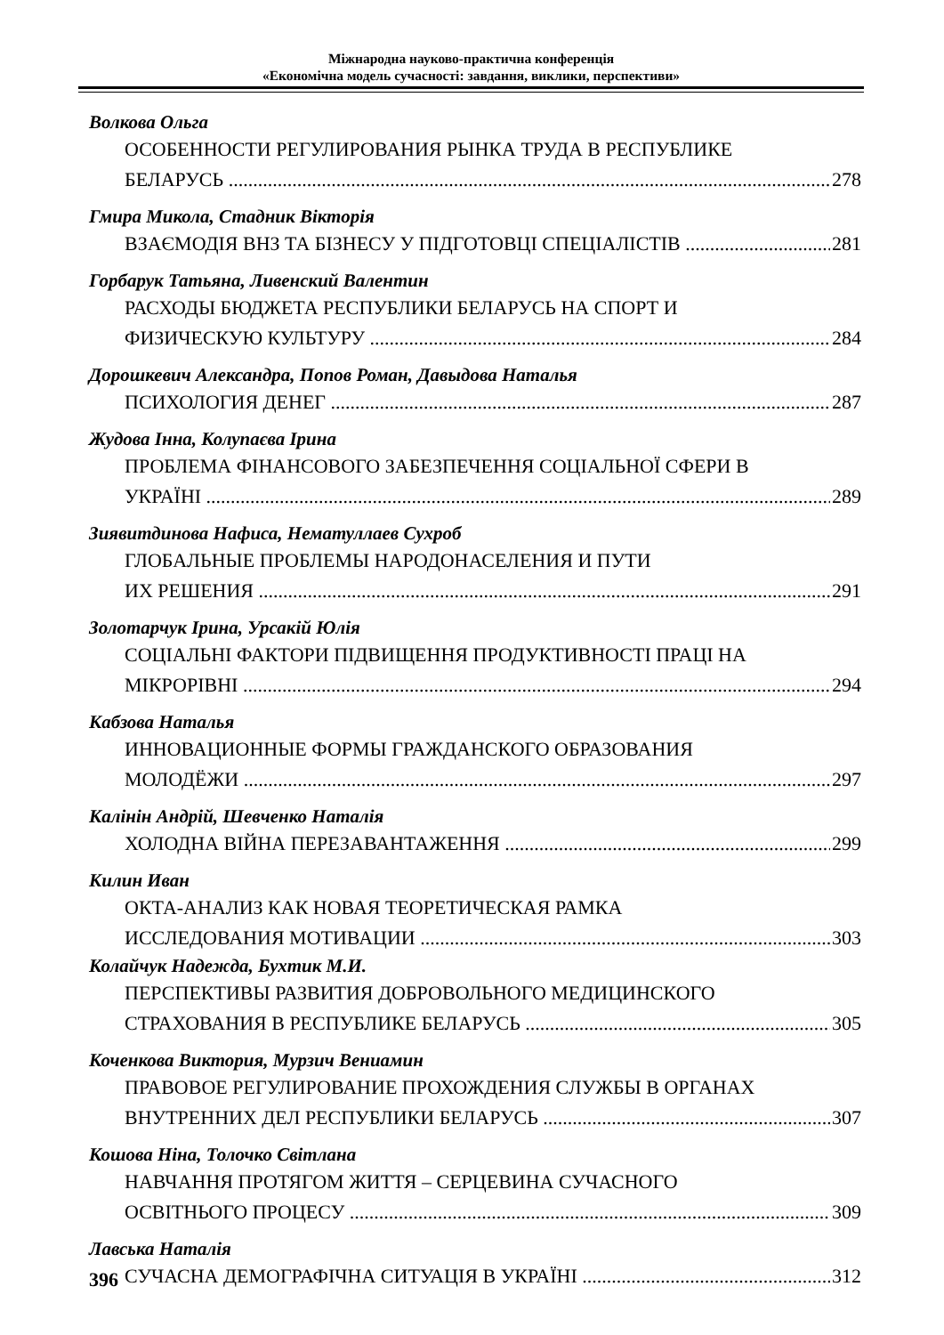Міжнародна науково-практична конференція
«Економічна модель сучасності: завдання, виклики, перспективи»
Волкова Ольга
ОСОБЕННОСТИ РЕГУЛИРОВАНИЯ РЫНКА ТРУДА В РЕСПУБЛИКЕ
БЕЛАРУСЬ 278
Гмира Микола, Стадник Вікторія
ВЗАЄМОДІЯ ВНЗ ТА БІЗНЕСУ У ПІДГОТОВЦІ СПЕЦІАЛІСТІВ 281
Горбарук Татьяна, Ливенский Валентин
РАСХОДЫ БЮДЖЕТА РЕСПУБЛИКИ БЕЛАРУСЬ НА СПОРТ И
ФИЗИЧЕСКУЮ КУЛЬТУРУ 284
Дорошкевич Александра, Попов Роман, Давыдова Наталья
ПСИХОЛОГИЯ ДЕНЕГ 287
Жудова Інна, Колупаєва Ірина
ПРОБЛЕМА ФІНАНСОВОГО ЗАБЕЗПЕЧЕННЯ СОЦІАЛЬНОЇ СФЕРИ В
УКРАЇНІ 289
Зиявитдинова Нафиса, Нематуллаев Сухроб
ГЛОБАЛЬНЫЕ ПРОБЛЕМЫ НАРОДОНАСЕЛЕНИЯ И ПУТИ
ИХ РЕШЕНИЯ 291
Золотарчук Ірина, Урсакій Юлія
СОЦІАЛЬНІ ФАКТОРИ ПІДВИЩЕННЯ ПРОДУКТИВНОСТІ ПРАЦІ НА
МІКРОРІВНІ 294
Кабзова Наталья
ИННОВАЦИОННЫЕ ФОРМЫ ГРАЖДАНСКОГО ОБРАЗОВАНИЯ
МОЛОДЁЖИ 297
Калінін Андрій, Шевченко Наталія
ХОЛОДНА ВІЙНА ПЕРЕЗАВАНТАЖЕННЯ 299
Килин Иван
ОКТА-АНАЛИЗ КАК НОВАЯ ТЕОРЕТИЧЕСКАЯ РАМКА
ИССЛЕДОВАНИЯ МОТИВАЦИИ 303
Колайчук Надежда, Бухтик М.И.
ПЕРСПЕКТИВЫ РАЗВИТИЯ ДОБРОВОЛЬНОГО МЕДИЦИНСКОГО
СТРАХОВАНИЯ В РЕСПУБЛИКЕ БЕЛАРУСЬ 305
Коченкова Виктория, Мурзич Вениамин
ПРАВОВОЕ РЕГУЛИРОВАНИЕ ПРОХОЖДЕНИЯ СЛУЖБЫ В ОРГАНАХ
ВНУТРЕННИХ ДЕЛ РЕСПУБЛИКИ БЕЛАРУСЬ 307
Кошова Ніна, Толочко Світлана
НАВЧАННЯ ПРОТЯГОМ ЖИТТЯ – СЕРЦЕВИНА СУЧАСНОГО
ОСВІТНЬОГО ПРОЦЕСУ 309
Лавська Наталія
СУЧАСНА ДЕМОГРАФІЧНА СИТУАЦІЯ В УКРАЇНІ 312
396